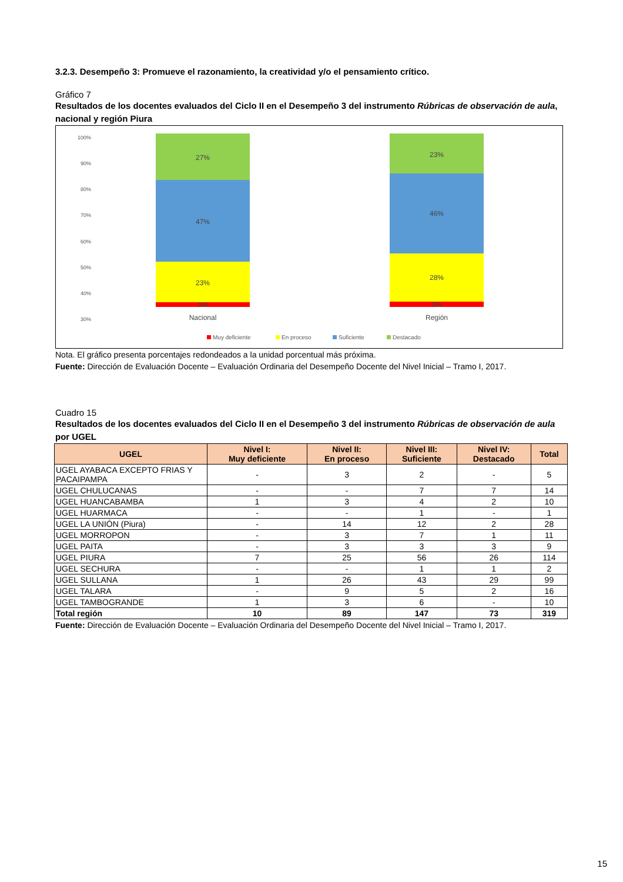3.2.3. Desempeño 3: Promueve el razonamiento, la creatividad y/o el pensamiento crítico.
Gráfico 7
Resultados de los docentes evaluados del Ciclo II en el Desempeño 3 del instrumento Rúbricas de observación de aula, nacional y región Piura
100%
90%
80%
70%
60%
50%
40%
30%
27%
47%
23%
3%
23%
46%
28%
3%
Nacional
Región
Muy deficiente
En proceso
Suficiente
Destacado
Nota. El gráfico presenta porcentajes redondeados a la unidad porcentual más próxima.
Fuente: Dirección de Evaluación Docente – Evaluación Ordinaria del Desempeño Docente del Nivel Inicial – Tramo I, 2017.
Cuadro 15
Resultados de los docentes evaluados del Ciclo II en el Desempeño 3 del instrumento Rúbricas de observación de aula por UGEL
| UGEL | Nivel I: Muy deficiente | Nivel II: En proceso | Nivel III: Suficiente | Nivel IV: Destacado | Total |
| --- | --- | --- | --- | --- | --- |
| UGEL AYABACA EXCEPTO FRIAS Y PACAIPAMPA | - | 3 | 2 | - | 5 |
| UGEL CHULUCANAS | - | - | 7 | 7 | 14 |
| UGEL HUANCABAMBA | 1 | 3 | 4 | 2 | 10 |
| UGEL HUARMACA | - | - | 1 | - | 1 |
| UGEL LA UNIÓN (Piura) | - | 14 | 12 | 2 | 28 |
| UGEL MORROPON | - | 3 | 7 | 1 | 11 |
| UGEL PAITA | - | 3 | 3 | 3 | 9 |
| UGEL PIURA | 7 | 25 | 56 | 26 | 114 |
| UGEL SECHURA | - | - | 1 | 1 | 2 |
| UGEL SULLANA | 1 | 26 | 43 | 29 | 99 |
| UGEL TALARA | - | 9 | 5 | 2 | 16 |
| UGEL TAMBOGRANDE | 1 | 3 | 6 | - | 10 |
| Total región | 10 | 89 | 147 | 73 | 319 |
Fuente: Dirección de Evaluación Docente – Evaluación Ordinaria del Desempeño Docente del Nivel Inicial – Tramo I, 2017.
15